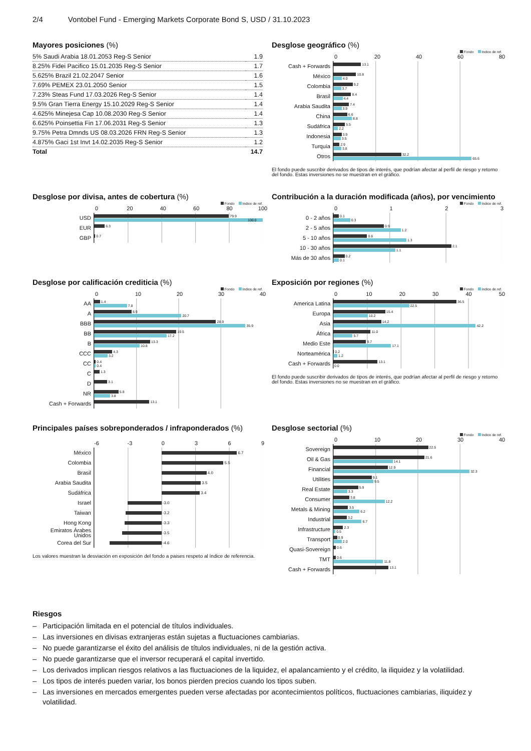2/4 Vontobel Fund - Emerging Markets Corporate Bond S, USD / 31.10.2023
Mayores posiciones (%)
| 5% Saudi Arabia 18.01.2053 Reg-S Senior | 1.9 |
| 8.25% Fidei Pacifico 15.01.2035 Reg-S Senior | 1.7 |
| 5.625% Brazil 21.02.2047 Senior | 1.6 |
| 7.69% PEMEX 23.01.2050 Senior | 1.5 |
| 7.23% Steas Fund 17.03.2026 Reg-S Senior | 1.4 |
| 9.5% Gran Tierra Energy 15.10.2029 Reg-S Senior | 1.4 |
| 4.625% Minejesa Cap 10.08.2030 Reg-S Senior | 1.4 |
| 6.625% Poinsettia Fin 17.06.2031 Reg-S Senior | 1.3 |
| 9.75% Petra Dmnds US 08.03.2026 FRN Reg-S Senior | 1.3 |
| 4.875% Gaci 1st Invt 14.02.2035 Reg-S Senior | 1.2 |
| Total | 14.7 |
Desglose geográfico (%)
Fondo Indice de ref.
0 20 40 60 80
Cash + Forwards
13.1
México
10.8
4.0
Colombia
9.2
3.7
Brasil
8.4
4.4
Arabia Saudita
7.4
3.9
China
6.6
8.8
Sudáfrica
5.5
2.2
Indonesia
3.9
3.5
Turquía
2.9
3.8
Otros
32.2
65.6
El fondo puede suscribir derivados de tipos de interés, que podrían afectar al perfil de riesgo y retorno del fondo. Estas inversiones no se muestran en el gráfico.
Desglose por divisa, antes de cobertura (%)
Fondo Indice de ref.
0 20 40 60 80 100
USD
79.9
100.0
EUR
6.3
GBP
0.7
Contribución a la duración modificada (años), por vencimiento
Fondo Indice de ref.
0123
0 - 2 años
0.1
0.3
2 - 5 años
0.9
1.2
5 - 10 años
0.6
1.3
10 - 30 años
2.1
1.1
Más de 30 años
0.2
0.1
Desglose por calificación crediticia (%)
Fondo Indice de ref.
0 10 20 30 40
AA
1.4
7.8
A
8.9
20.7
BBB
28.9
35.9
BB
19.5
17.2
B
13.3
10.8
CCC
4.3
3.2
CC
0.4
0.4
C
1.3
D
3.1
NR
5.8
3.8
Cash + Forwards
13.1
Exposición por regiones (%)
Fondo Indice de ref.
0 10 20 30 40 50
America Latina
36.5
22.5
Europa
15.4
10.2
Asia
14.2
42.2
África
11.0
5.7
Medio Este
9.7
17.1
Norteamérica
0.2
1.2
Cash + Forwards
13.1
0.0
El fondo puede suscribir derivados de tipos de interés, que podrían afectar al perfil de riesgo y retorno del fondo. Estas inversiones no se muestran en el gráfico.
Principales países sobreponderados / infraponderados (%)
-6 -3 0369
México
6.7
Colombia
5.5
Brasil
4.0
Arabia Saudita
3.5
Sudáfrica
3.4
Israel
-3.0
Taiwan
-3.2
Hong Kong
-3.3
Emiratos Árabes Unidos
-3.5
Corea del Sur
-4.6
Los valores muestran la desviación en exposición del fondo a paises respeto al índice de referencia.
Desglose sectorial (%)
Fondo Indice de ref.
0 10 20 30 40
Sovereign
22.5
Oil & Gas
21.6
14.1
Financial
12.9
32.3
Utilities
9.1
9.5
Real Estate
5.9
3.3
Consumer
3.8
12.2
Metals & Mining
3.5
6.2
Industrial
3.2
6.7
Infrastructure
2.3
0.5
Transport
0.9
2.0
Quasi-Sovereign
0.6
TMT
0.6
11.8
Cash + Forwards
13.1
Riesgos
– Participación limitada en el potencial de títulos individuales.
– Las inversiones en divisas extranjeras están sujetas a fluctuaciones cambiarias.
– No puede garantizarse el éxito del análisis de títulos individuales, ni de la gestión activa.
– No puede garantizarse que el inversor recuperará el capital invertido.
– Los derivados implican riesgos relativos a las fluctuaciones de la liquidez, el apalancamiento y el crédito, la iliquidez y la volatilidad.
– Los tipos de interés pueden variar, los bonos pierden precios cuando los tipos suben.
– Las inversiones en mercados emergentes pueden verse afectadas por acontecimientos políticos, fluctuaciones cambiarias, iliquidez y volatilidad.